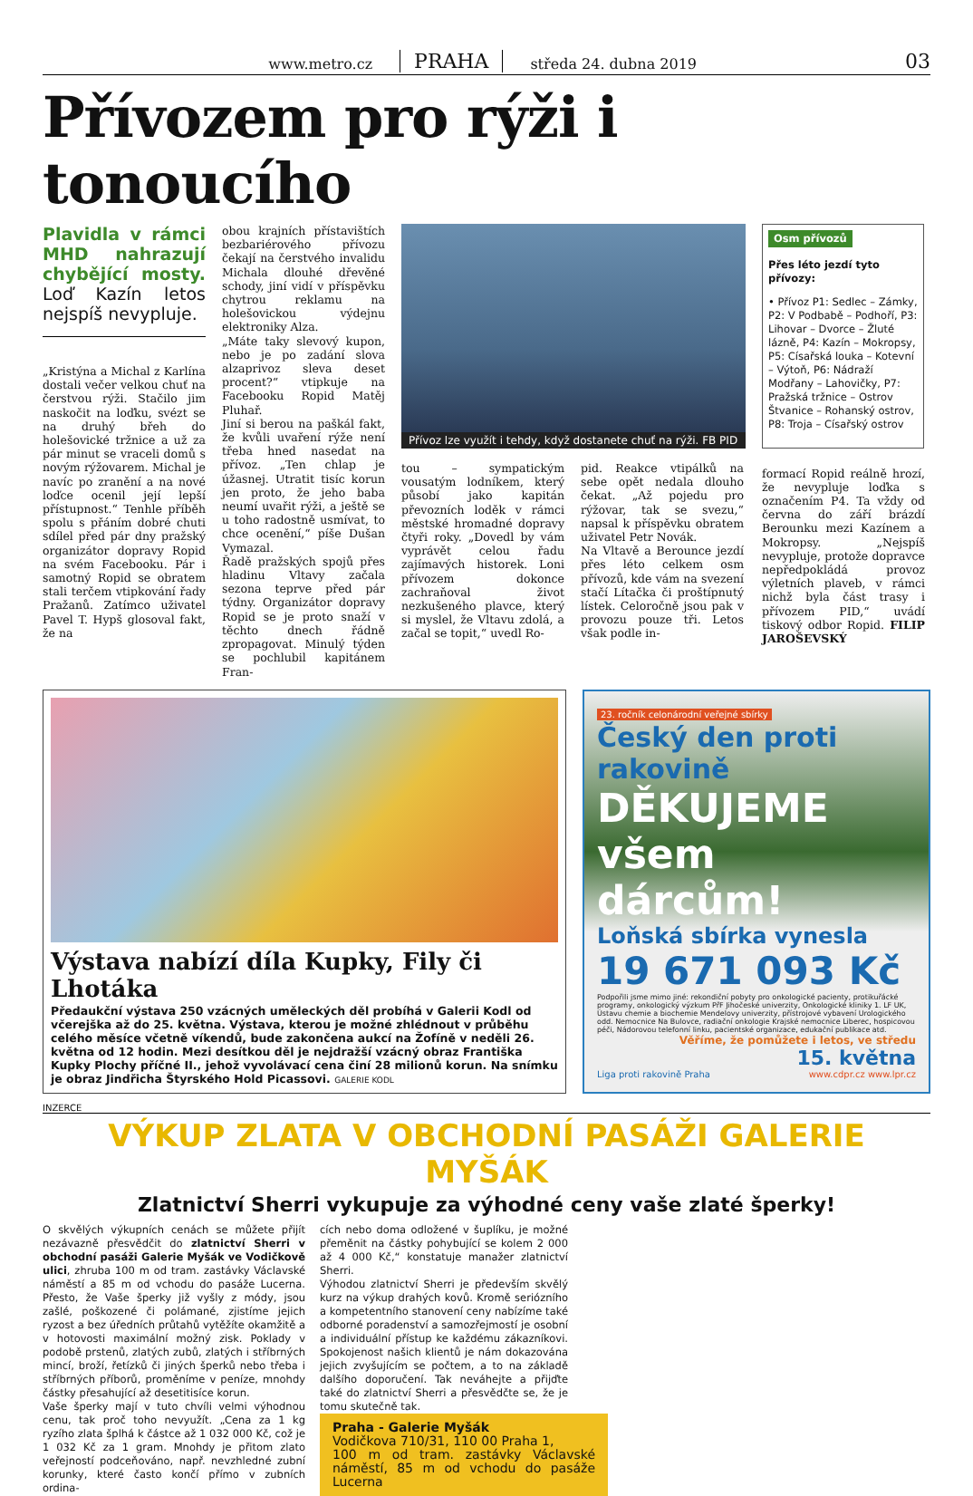www.metro.cz PRAHA středa 24. dubna 2019 03
Přívozem pro rýži i tonoucího
Plavidla v rámci MHD nahrazují chybějící mosty. Loď Kazín letos nejspíš nevypluje.
„Kristýna a Michal z Karlína dostali večer velkou chuť na čerstvou rýži. Stačilo jim naskočit na loďku, svézt se na druhý břeh do holešovické tržnice a už za pár minut se vraceli domů s novým rýžovarem. Michal je navíc po zranění a na nové loďce ocenil její lepší přístupnost.“ Tenhle příběh spolu s přáním dobré chuti sdílel před pár dny pražský organizátor dopravy Ropid na svém Facebooku. Pár i samotný Ropid se obratem stali terčem vtipkování řady Pražanů. Zatímco uživatel Pavel T. Hypš glosoval fakt, že na
obou krajních přístavištích bezbariérového přívozu čekají na čerstvého invalidu Michala dlouhé dřevěné schody, jiní vidí v příspěvku chytrou reklamu na holešovickou výdejnu elektroniky Alza.
„Máte taky slevový kupon, nebo je po zadání slova alzaprivoz sleva deset procent?“ vtipkuje na Facebooku Ropid Matěj Pluhař.
Jiní si berou na paškál fakt, že kvůli uvaření rýže není třeba hned nasedat na přívoz. „Ten chlap je úžasnej. Utratit tisíc korun jen proto, že jeho baba neumí uvařit rýži, a ještě se u toho radostně usmívat, to chce ocenění,“ píše Dušan Vymazal.
Řadě pražských spojů přes hladinu Vltavy začala sezona teprve před pár týdny. Organizátor dopravy Ropid se je proto snaží v těchto dnech řádně zpropagovat. Minulý týden se pochlubil kapitánem Fran-
Přívoz lze využít i tehdy, když dostanete chuť na rýži. FB PID
tou – sympatickým vousatým lodníkem, který působí jako kapitán převozních loděk v rámci městské hromadné dopravy čtyři roky. „Dovedl by vám vyprávět celou řadu zajímavých historek. Loni přívozem dokonce zachraňoval život nezkušeného plavce, který si myslel, že Vltavu zdolá, a začal se topit,“ uvedl Ro-
pid. Reakce vtipálků na sebe opět nedala dlouho čekat. „Až pojedu pro rýžovar, tak se svezu,“ napsal k příspěvku obratem uživatel Petr Novák.
Na Vltavě a Berounce jezdí přes léto celkem osm přívozů, kde vám na svezení stačí Lítačka či proštípnutý lístek. Celoročně jsou pak v provozu pouze tři. Letos však podle in-
Osm přívozů
Přes léto jezdí tyto přívozy:
• Přívoz P1: Sedlec – Zámky, P2: V Podbabě – Podhoří, P3: Lihovar – Dvorce – Žluté lázně, P4: Kazín – Mokropsy, P5: Císařská louka – Kotevní – Výtoň, P6: Nádraží Modřany – Lahovičky, P7: Pražská tržnice – Ostrov Štvanice – Rohanský ostrov, P8: Troja – Císařský ostrov
formací Ropid reálně hrozí, že nevypluje loďka s označením P4. Ta vždy od června do září brázdí Berounku mezi Kazínem a Mokropsy. „Nejspíš nevypluje, protože dopravce nepředpokládá provoz výletních plaveb, v rámci nichž byla část trasy i přívozem PID,“ uvádí tiskový odbor Ropid. FILIP JAROŠEVSKÝ
Výstava nabízí díla Kupky, Fily či Lhotáka
Předaukční výstava 250 vzácných uměleckých děl probíhá v Galerii Kodl od včerejška až do 25. května. Výstava, kterou je možné zhlédnout v průběhu celého měsíce včetně víkendů, bude zakončena aukcí na Žofíně v neděli 26. května od 12 hodin. Mezi desítkou děl je nejdražší vzácný obraz Františka Kupky Plochy příčné II., jehož vyvolávací cena činí 28 milionů korun. Na snímku je obraz Jindřicha Štyrského Hold Picassovi. GALERIE KODL
23. ročník celonárodní veřejné sbírky
Český den proti rakovině
DĚKUJEME
všem dárcům!
Loňská sbírka vynesla
19 671 093 Kč
Podpořili jsme mimo jiné: rekondiční pobyty pro onkologické pacienty, protikuřácké programy, onkologický výzkum PřF Jihočeské univerzity, Onkologické kliniky 1. LF UK, Ústavu chemie a biochemie Mendelovy univerzity, přístrojové vybavení Urologického odd. Nemocnice Na Bulovce, radiační onkologie Krajské nemocnice Liberec, hospicovou péči, Nádorovou telefonní linku, pacientské organizace, edukační publikace atd.
Věříme, že pomůžete i letos, ve středu
15. května
Liga proti rakovině Praha www.cdpr.cz www.lpr.cz
INZERCE
VÝKUP ZLATA V OBCHODNÍ PASÁŽI GALERIE MYŠÁK
Zlatnictví Sherri vykupuje za výhodné ceny vaše zlaté šperky!
O skvělých výkupních cenách se můžete přijít nezávazně přesvědčit do zlatnictví Sherri v obchodní pasáži Galerie Myšák ve Vodičkově ulici, zhruba 100 m od tram. zastávky Václavské náměstí a 85 m od vchodu do pasáže Lucerna. Přesto, že Vaše šperky již vyšly z módy, jsou zašlé, poškozené či polámané, zjistíme jejich ryzost a bez úředních průtahů vytěžíte okamžitě a v hotovosti maximální možný zisk. Poklady v podobě prstenů, zlatých zubů, zlatých i stříbrných mincí, broží, řetízků či jiných šperků nebo třeba i stříbrných příborů, proměníme v peníze, mnohdy částky přesahující až desetitisíce korun.
Vaše šperky mají v tuto chvíli velmi výhodnou cenu, tak proč toho nevyužít. „Cena za 1 kg ryzího zlata šplhá k částce až 1 032 000 Kč, což je 1 032 Kč za 1 gram. Mnohdy je přitom zlato veřejností podceňováno, např. nevzhledné zubní korunky, které často končí přímo v zubních ordina-
cích nebo doma odložené v šuplíku, je možné přeměnit na částky pohybující se kolem 2 000 až 4 000 Kč,“ konstatuje manažer zlatnictví Sherri.
Výhodou zlatnictví Sherri je především skvělý kurz na výkup drahých kovů. Kromě seriózního a kompetentního stanovení ceny nabízíme také odborné poradenství a samozřejmostí je osobní a individuální přístup ke každému zákazníkovi. Spokojenost našich klientů je nám dokazována jejich zvyšujícím se počtem, a to na základě dalšího doporučení. Tak neváhejte a přijďte také do zlatnictví Sherri a přesvědčte se, že je tomu skutečně tak.
Praha - Galerie Myšák
Vodičkova 710/31, 110 00 Praha 1,
100 m od tram. zastávky Václavské náměstí, 85 m od vchodu do pasáže Lucerna